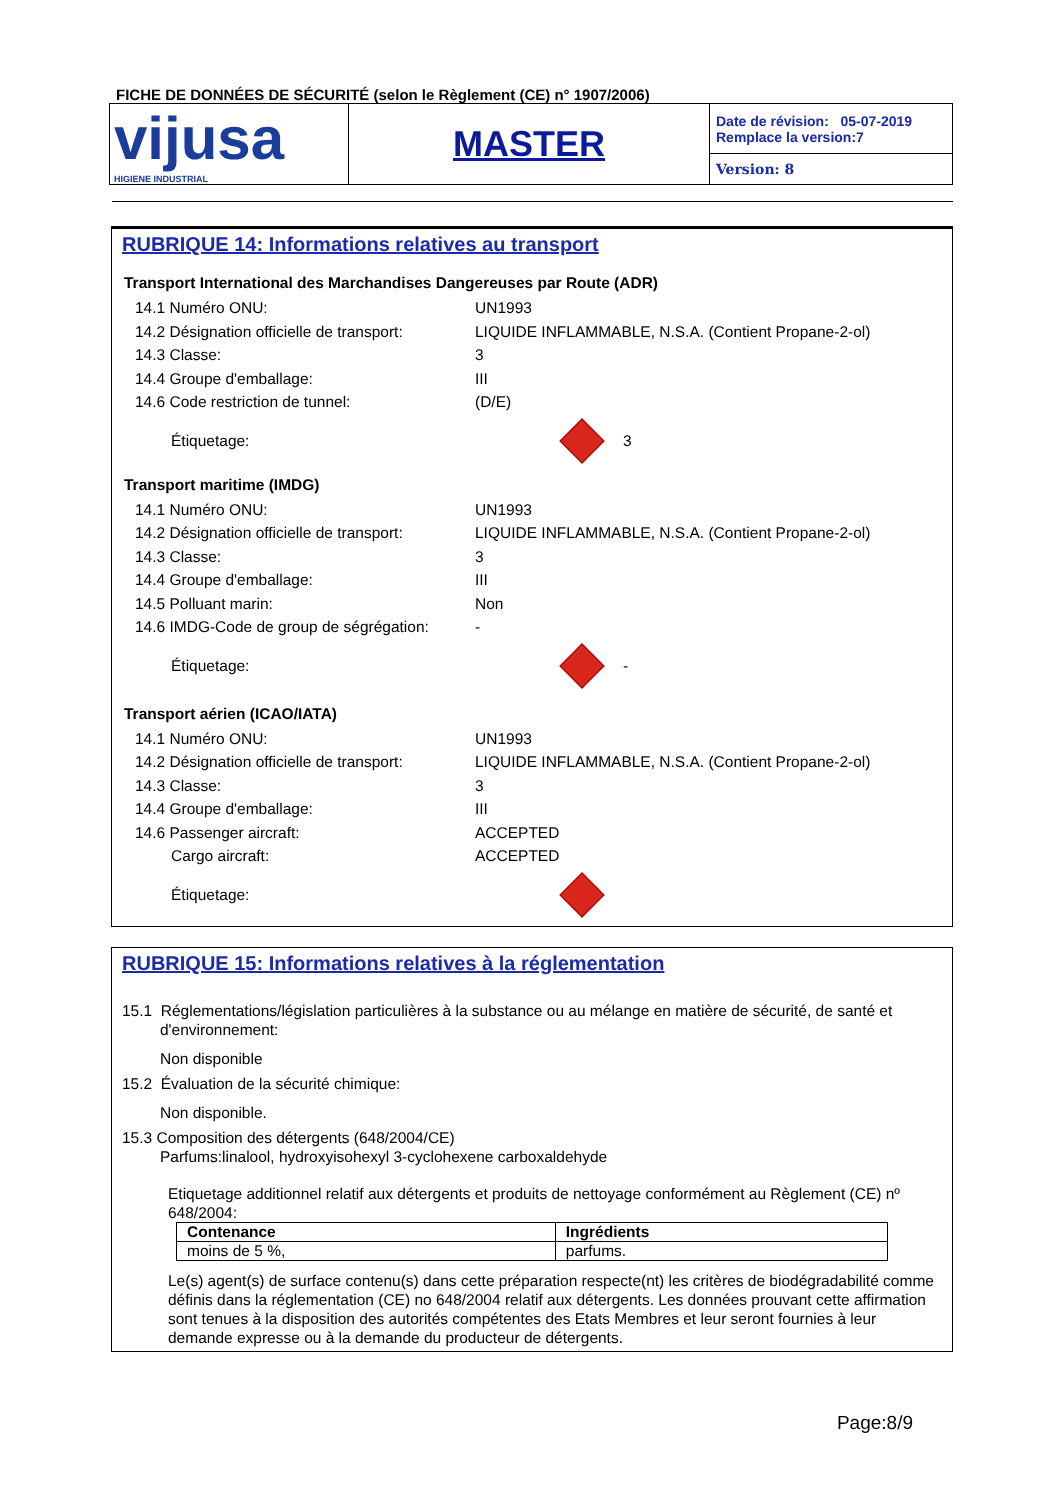FICHE DE DONNÉES DE SÉCURITÉ (selon le Règlement (CE) n° 1907/2006)
| vijusa HIGIENE INDUSTRIAL | MASTER | Date de révision: 05-07-2019 Remplace la version:7 |
| | | Version: 8 |
RUBRIQUE 14: Informations relatives au transport
Transport International des Marchandises Dangereuses par Route (ADR)
14.1 Numéro ONU: UN1993
14.2 Désignation officielle de transport:
LIQUIDE INFLAMMABLE, N.S.A. (Contient Propane-2-ol)
14.3 Classe: 3
14.4 Groupe d'emballage: III
14.6 Code restriction de tunnel: (D/E)
Étiquetage: 3
Transport maritime (IMDG)
14.1 Numéro ONU: UN1993
14.2 Désignation officielle de transport:
LIQUIDE INFLAMMABLE, N.S.A. (Contient Propane-2-ol)
14.3 Classe: 3
14.4 Groupe d'emballage: III
14.5 Polluant marin: Non
14.6 IMDG-Code de group de ségrégation:
-
Étiquetage: -
Transport aérien (ICAO/IATA)
14.1 Numéro ONU: UN1993
14.2 Désignation officielle de transport:
LIQUIDE INFLAMMABLE, N.S.A. (Contient Propane-2-ol)
14.3 Classe: 3
14.4 Groupe d'emballage: III
14.6 Passenger aircraft: ACCEPTED
Cargo aircraft: ACCEPTED
Étiquetage:
RUBRIQUE 15: Informations relatives à la réglementation
15.1 Réglementations/législation particulières à la substance ou au mélange en matière de sécurité, de santé et
d'environnement:
Non disponible
15.2 Évaluation de la sécurité chimique:
Non disponible.
15.3 Composition des détergents (648/2004/CE)
Parfums:linalool, hydroxyisohexyl 3-cyclohexene carboxaldehyde
Etiquetage additionnel relatif aux détergents et produits de nettoyage conformément au Règlement (CE) nº 648/2004:
| Contenance | Ingrédients |
| --- | --- |
| moins de 5 %, | parfums. |
Le(s) agent(s) de surface contenu(s) dans cette préparation respecte(nt) les critères de biodégradabilité comme définis dans la réglementation (CE) no 648/2004 relatif aux détergents. Les données prouvant cette affirmation sont tenues à la disposition des autorités compétentes des Etats Membres et leur seront fournies à leur demande expresse ou à la demande du producteur de détergents.
Page:8/9